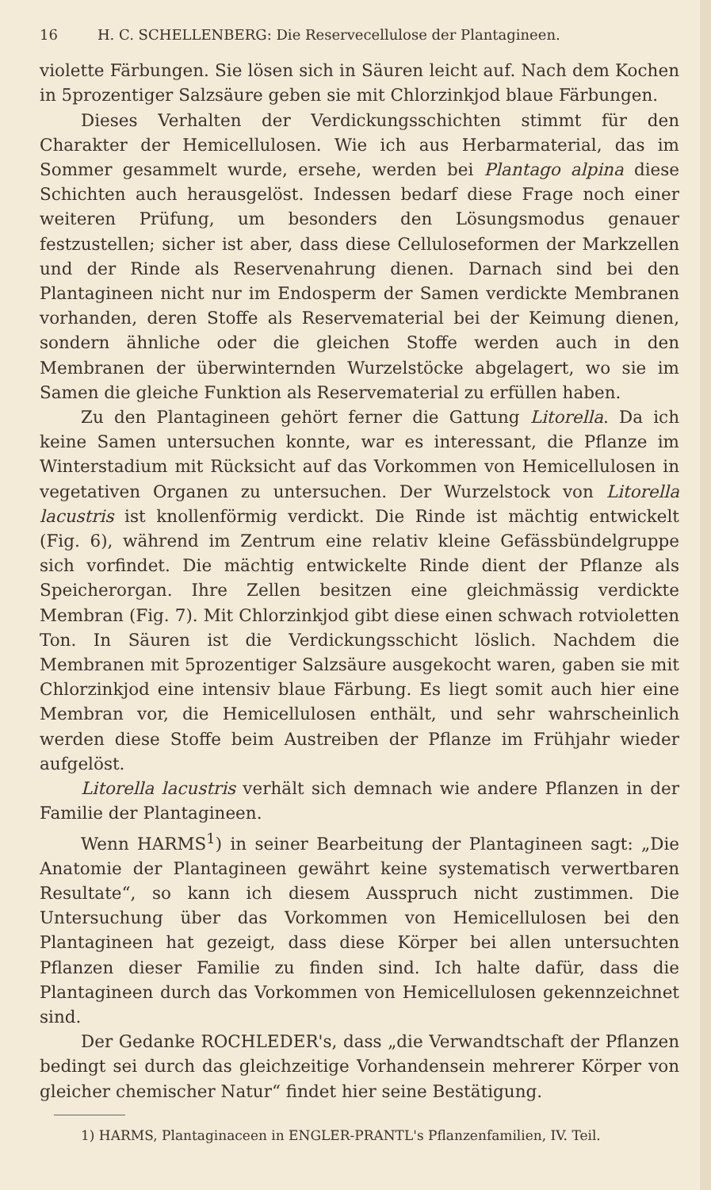16 H. C. SCHELLENBERG: Die Reservecellulose der Plantagineen.
violette Färbungen. Sie lösen sich in Säuren leicht auf. Nach dem Kochen in 5prozentiger Salzsäure geben sie mit Chlorzinkjod blaue Färbungen.
Dieses Verhalten der Verdickungsschichten stimmt für den Charakter der Hemicellulosen. Wie ich aus Herbarmaterial, das im Sommer gesammelt wurde, ersehe, werden bei Plantago alpina diese Schichten auch herausgelöst. Indessen bedarf diese Frage noch einer weiteren Prüfung, um besonders den Lösungsmodus genauer festzustellen; sicher ist aber, dass diese Celluloseformen der Markzellen und der Rinde als Reservenahrung dienen. Darnach sind bei den Plantagineen nicht nur im Endosperm der Samen verdickte Membranen vorhanden, deren Stoffe als Reservematerial bei der Keimung dienen, sondern ähnliche oder die gleichen Stoffe werden auch in den Membranen der überwinternden Wurzelstöcke abgelagert, wo sie im Samen die gleiche Funktion als Reservematerial zu erfüllen haben.
Zu den Plantagineen gehört ferner die Gattung Litorella. Da ich keine Samen untersuchen konnte, war es interessant, die Pflanze im Winterstadium mit Rücksicht auf das Vorkommen von Hemicellulosen in vegetativen Organen zu untersuchen. Der Wurzelstock von Litorella lacustris ist knollenförmig verdickt. Die Rinde ist mächtig entwickelt (Fig. 6), während im Zentrum eine relativ kleine Gefässbündelgruppe sich vorfindet. Die mächtig entwickelte Rinde dient der Pflanze als Speicherorgan. Ihre Zellen besitzen eine gleichmässig verdickte Membran (Fig. 7). Mit Chlorzinkjod gibt diese einen schwach rotvioletten Ton. In Säuren ist die Verdickungsschicht löslich. Nachdem die Membranen mit 5prozentiger Salzsäure ausgekocht waren, gaben sie mit Chlorzinkjod eine intensiv blaue Färbung. Es liegt somit auch hier eine Membran vor, die Hemicellulosen enthält, und sehr wahrscheinlich werden diese Stoffe beim Austreiben der Pflanze im Frühjahr wieder aufgelöst.
Litorella lacustris verhält sich demnach wie andere Pflanzen in der Familie der Plantagineen.
Wenn HARMS<sup>1</sup>) in seiner Bearbeitung der Plantagineen sagt: „Die Anatomie der Plantagineen gewährt keine systematisch verwertbaren Resultate“, so kann ich diesem Ausspruch nicht zustimmen. Die Untersuchung über das Vorkommen von Hemicellulosen bei den Plantagineen hat gezeigt, dass diese Körper bei allen untersuchten Pflanzen dieser Familie zu finden sind. Ich halte dafür, dass die Plantagineen durch das Vorkommen von Hemicellulosen gekennzeichnet sind.
Der Gedanke ROCHLEDER's, dass „die Verwandtschaft der Pflanzen bedingt sei durch das gleichzeitige Vorhandensein mehrerer Körper von gleicher chemischer Natur“ findet hier seine Bestätigung.
1) HARMS, Plantaginaceen in ENGLER-PRANTL's Pflanzenfamilien, IV. Teil.